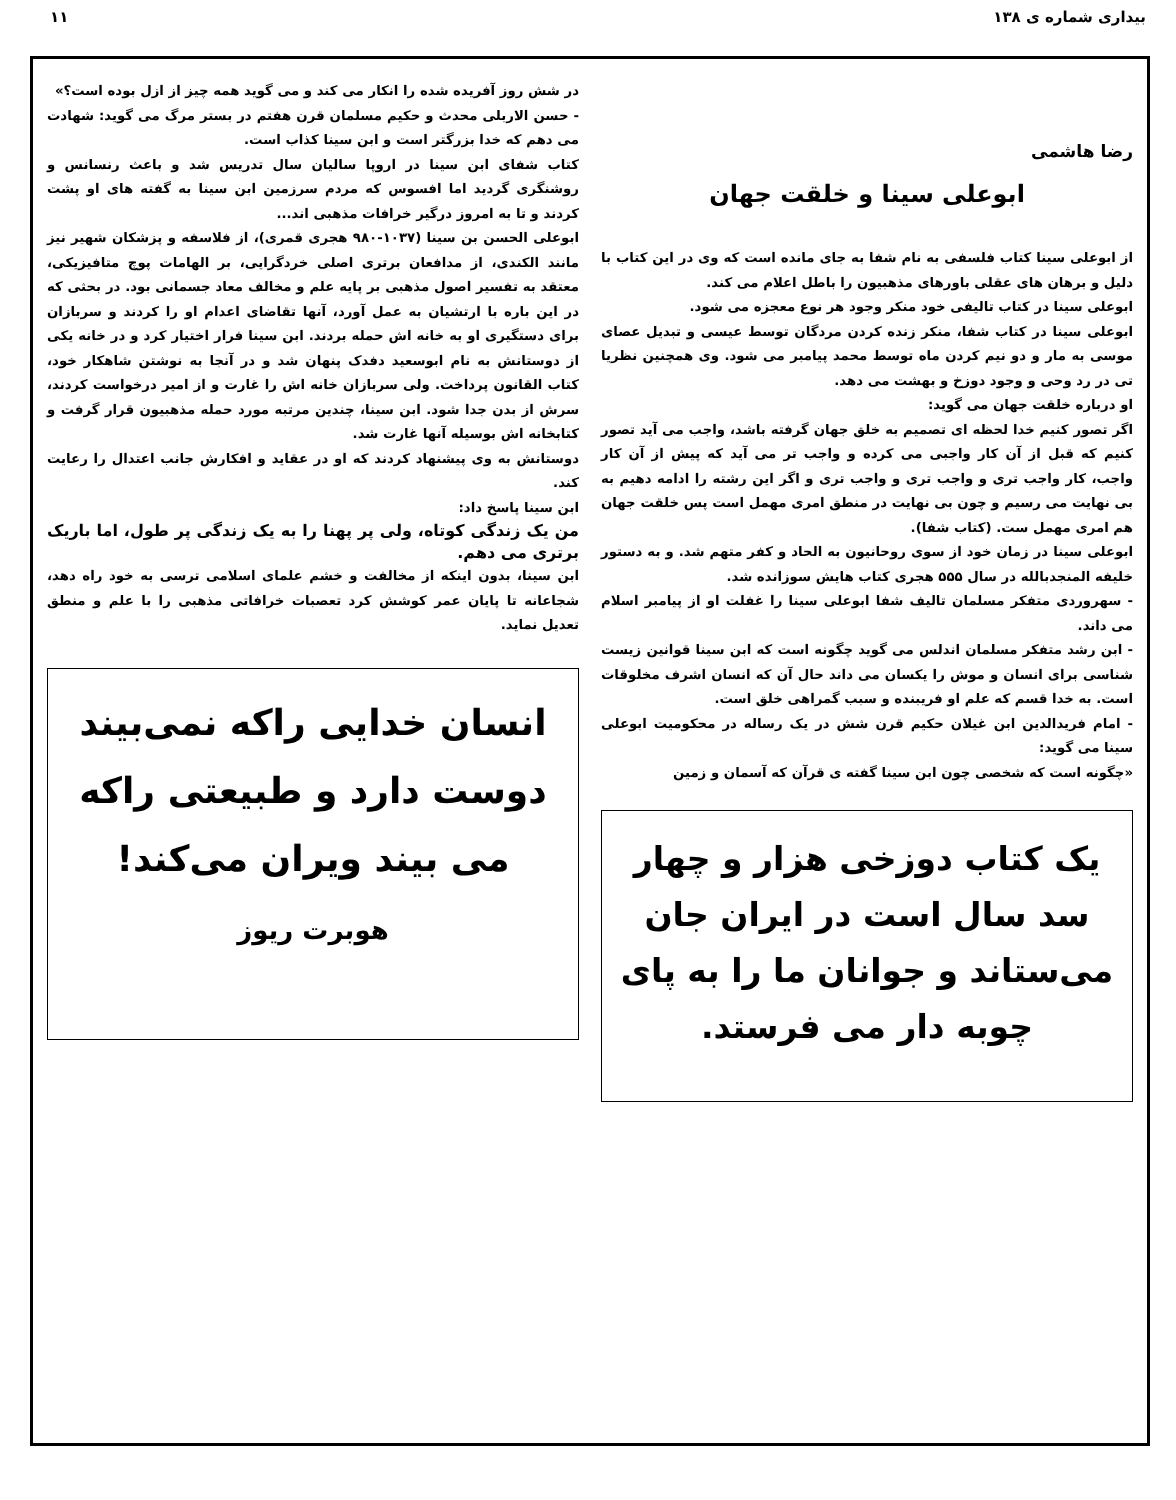بیداری شماره ی ۱۳۸ ۱۱
رضا هاشمی
ابوعلی سینا و خلقت جهان
از ابوعلی سینا کتاب فلسفی به نام شفا به جای مانده است که وی در این کتاب با دلیل و برهان های عقلی باورهای مذهبیون را باطل اعلام می کند.
ابوعلی سینا در کتاب تالیفی خود منکر وجود هر نوع معجزه می شود.
ابوعلی سینا در کتاب شفا، منکر زنده کردن مردگان توسط عیسی و تبدیل عصای موسی به مار و دو نیم کردن ماه توسط محمد پیامبر می شود. وی همچنین نظریا تی در رد وحی و وجود دوزخ و بهشت می دهد.
او درباره خلقت جهان می گوید:
اگر تصور کنیم خدا لحظه ای تصمیم به خلق جهان گرفته باشد، واجب می آید تصور کنیم که قبل از آن کار واجبی می کرده و واجب تر می آید که پیش از آن کار واجب، کار واجب تری و واجب تری و واجب تری و اگر این رشته را ادامه دهیم به بی نهایت می رسیم و چون بی نهایت در منطق امری مهمل است پس خلقت جهان هم امری مهمل ست. (کتاب شفا).
ابوعلی سینا در زمان خود از سوی روحانیون به الحاد و کفر متهم شد. و به دستور خلیفه المنجدبالله در سال ۵۵۵ هجری کتاب هایش سوزانده شد.
- سهروردی متفکر مسلمان تالیف شفا ابوعلی سینا را غفلت او از پیامبر اسلام می داند.
- ابن رشد متفکر مسلمان اندلس می گوید چگونه است که ابن سینا قوانین زیست شناسی برای انسان و موش را یکسان می داند حال آن که انسان اشرف مخلوقات است. به خدا قسم که علم او فریبنده و سبب گمراهی خلق است.
- امام فریدالدین ابن غیلان حکیم قرن شش در یک رساله در محکومیت ابوعلی سینا می گوید:
«چگونه است که شخصی چون ابن سینا گفته ی قرآن که آسمان و زمین
یک کتاب دوزخی هزار و چهار سد سال است در ایران جان می‌ستاند و جوانان ما را به پای چوبه دار می فرستد.
در شش روز آفریده شده را انکار می کند و می گوید همه چیز از ازل بوده است؟»
- حسن الاربلی محدث و حکیم مسلمان قرن هفتم در بستر مرگ می گوید: شهادت می دهم که خدا بزرگتر است و ابن سینا کذاب است.
کتاب شفای ابن سینا در اروپا سالیان سال تدریس شد و باعث رنسانس و روشنگری گردید اما افسوس که مردم سرزمین ابن سینا به گفته های او پشت کردند و تا به امروز درگیر خرافات مذهبی اند...
ابوعلی الحسن بن سینا (۱۰۳۷-۹۸۰ هجری قمری)، از فلاسفه و پزشکان شهیر نیز مانند الکندی، از مدافعان برتری اصلی خردگرایی، بر الهامات پوچ متافیزیکی، معتقد به تفسیر اصول مذهبی بر پایه علم و مخالف معاد جسمانی بود. در بحثی که در این باره با ارتشیان به عمل آورد، آنها تقاضای اعدام او را کردند و سربازان برای دستگیری او به خانه اش حمله بردند. ابن سینا فرار اختیار کرد و در خانه یکی از دوستانش به نام ابوسعید دفدک پنهان شد و در آنجا به نوشتن شاهکار خود، کتاب القانون پرداخت. ولی سربازان خانه اش را غارت و از امیر درخواست کردند، سرش از بدن جدا شود. ابن سینا، چندین مرتبه مورد حمله مذهبیون قرار گرفت و کتابخانه اش بوسیله آنها غارت شد.
دوستانش به وی پیشنهاد کردند که او در عقاید و افکارش جانب اعتدال را رعایت کند.
ابن سینا پاسخ داد:
من یک زندگی کوتاه، ولی پر پهنا را به یک زندگی پر طول، اما باریک برتری می دهم.
ابن سینا، بدون اینکه از مخالفت و خشم علمای اسلامی ترسی به خود راه دهد، شجاعانه تا پایان عمر کوشش کرد تعصبات خرافاتی مذهبی را با علم و منطق تعدیل نماید.
انسان خدایی راکه نمی‌بیند دوست دارد و طبیعتی راکه می بیند ویران می‌کند!
هوبرت ریوز